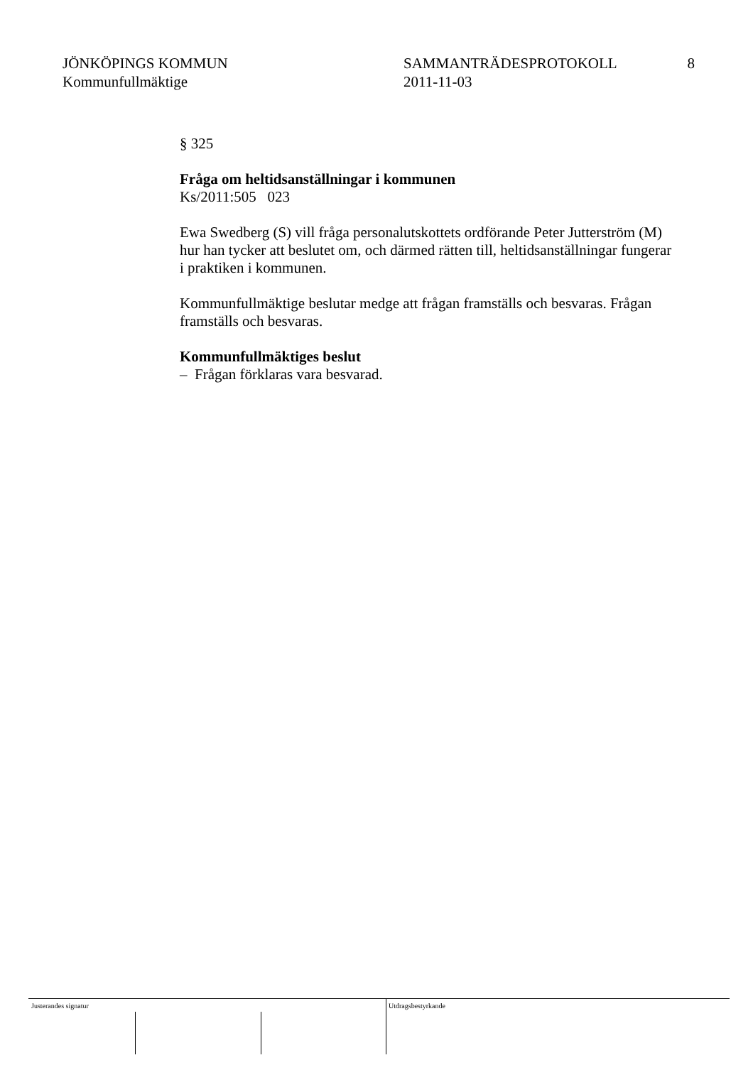JÖNKÖPINGS KOMMUN
Kommunfullmäktige
SAMMANTRÄDESPROTOKOLL
2011-11-03
8
§ 325
Fråga om heltidsanställningar i kommunen
Ks/2011:505 023
Ewa Swedberg (S) vill fråga personalutskottets ordförande Peter Jutterström (M) hur han tycker att beslutet om, och därmed rätten till, heltidsanställningar fungerar i praktiken i kommunen.
Kommunfullmäktige beslutar medge att frågan framställs och besvaras. Frågan framställs och besvaras.
Kommunfullmäktiges beslut
– Frågan förklaras vara besvarad.
Justerandes signatur Utdragsbestyrkande